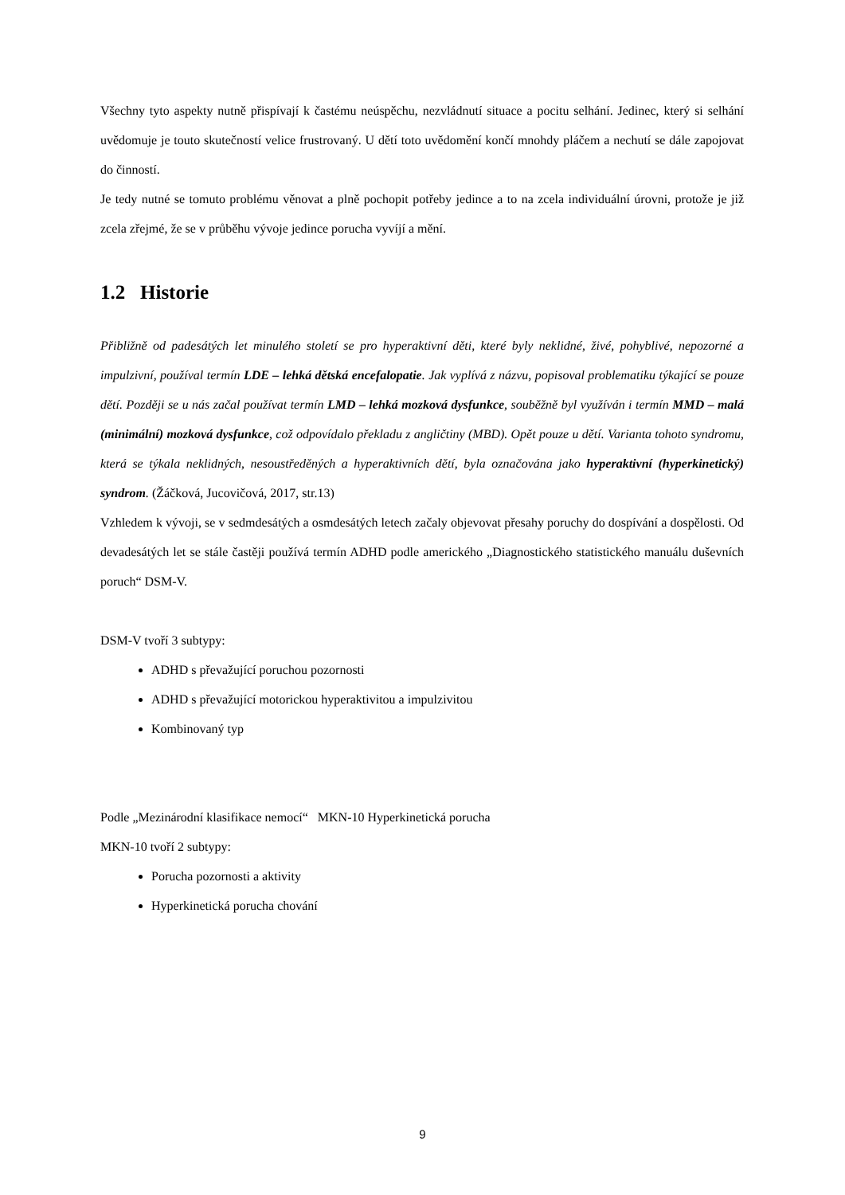Všechny tyto aspekty nutně přispívají k častému neúspěchu, nezvládnutí situace a pocitu selhání. Jedinec, který si selhání uvědomuje je touto skutečností velice frustrovaný. U dětí toto uvědomění končí mnohdy pláčem a nechutí se dále zapojovat do činností.
Je tedy nutné se tomuto problému věnovat a plně pochopit potřeby jedince a to na zcela individuální úrovni, protože je již zcela zřejmé, že se v průběhu vývoje jedince porucha vyvíjí a mění.
1.2 Historie
Přibližně od padesátých let minulého století se pro hyperaktivní děti, které byly neklidné, živé, pohyblivé, nepozorné a impulzivní, používal termín LDE – lehká dětská encefalopatie. Jak vyplívá z názvu, popisoval problematiku týkající se pouze dětí. Později se u nás začal používat termín LMD – lehká mozková dysfunkce, souběžně byl využíván i termín MMD – malá (minimální) mozková dysfunkce, což odpovídalo překladu z angličtiny (MBD). Opět pouze u dětí. Varianta tohoto syndromu, která se týkala neklidných, nesoustředěných a hyperaktivních dětí, byla označována jako hyperaktivní (hyperkinetický) syndrom. (Žáčková, Jucovičová, 2017, str.13)
Vzhledem k vývoji, se v sedmdesátých a osmdesátých letech začaly objevovat přesahy poruchy do dospívání a dospělosti. Od devadesátých let se stále častěji používá termín ADHD podle amerického „Diagnostického statistického manuálu duševních poruch“ DSM-V.
DSM-V tvoří 3 subtypy:
ADHD s převažující poruchou pozornosti
ADHD s převažující motorickou hyperaktivitou a impulzivitou
Kombinovaný typ
Podle „Mezinárodní klasifikace nemocí“ MKN-10 Hyperkinetická porucha
MKN-10 tvoří 2 subtypy:
Porucha pozornosti a aktivity
Hyperkinetická porucha chování
9